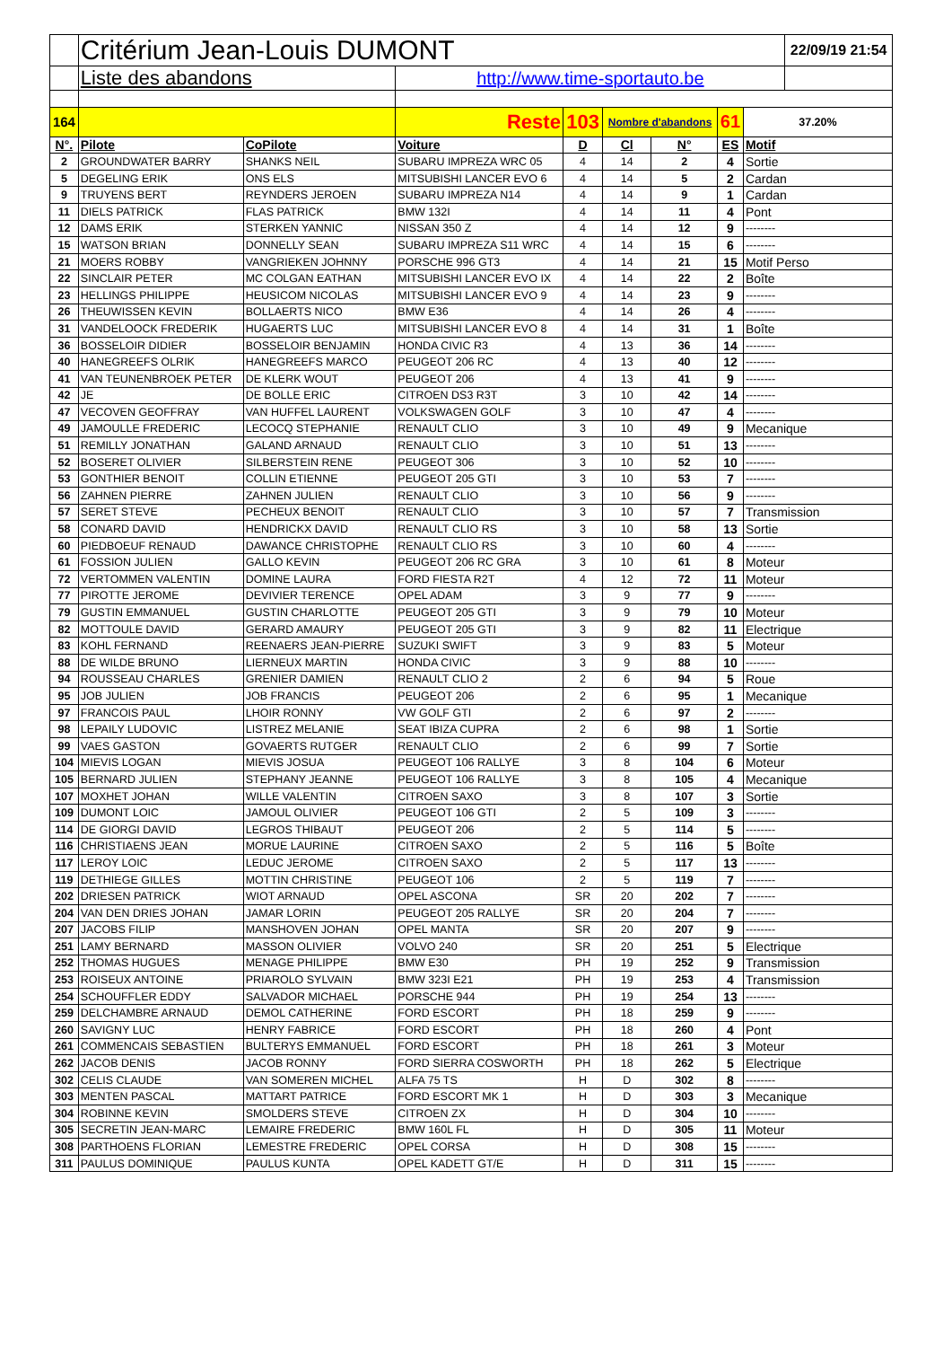| | Critérium Jean-Louis DUMONT | | | | | | | | 22/09/19 21:54 |
| | Liste des abandons | | http://www.time-sportauto.be | | | | | | |
| 164 | | | Reste | 103 | Nombre d'abandons | | 61 | 37.20% | |
| N°. | Pilote | CoPilote | Voiture | D | Cl | N° | ES | Motif | |
| 2 | GROUNDWATER BARRY | SHANKS NEIL | SUBARU IMPREZA WRC 05 | 4 | 14 | 2 | 4 | Sortie | |
| 5 | DEGELING ERIK | ONS ELS | MITSUBISHI LANCER EVO 6 | 4 | 14 | 5 | 2 | Cardan | |
| 9 | TRUYENS BERT | REYNDERS JEROEN | SUBARU IMPREZA N14 | 4 | 14 | 9 | 1 | Cardan | |
| 11 | DIELS PATRICK | FLAS PATRICK | BMW 132I | 4 | 14 | 11 | 4 | Pont | |
| 12 | DAMS ERIK | STERKEN YANNIC | NISSAN 350 Z | 4 | 14 | 12 | 9 | -------- | |
| 15 | WATSON BRIAN | DONNELLY SEAN | SUBARU IMPREZA S11 WRC | 4 | 14 | 15 | 6 | -------- | |
| 21 | MOERS ROBBY | VANGRIEKEN JOHNNY | PORSCHE 996 GT3 | 4 | 14 | 21 | 15 | Motif Perso | |
| 22 | SINCLAIR PETER | MC COLGAN EATHAN | MITSUBISHI LANCER EVO IX | 4 | 14 | 22 | 2 | Boîte | |
| 23 | HELLINGS PHILIPPE | HEUSICOM NICOLAS | MITSUBISHI LANCER EVO 9 | 4 | 14 | 23 | 9 | -------- | |
| 26 | THEUWISSEN KEVIN | BOLLAERTS NICO | BMW E36 | 4 | 14 | 26 | 4 | -------- | |
| 31 | VANDELOOCK FREDERIK | HUGAERTS LUC | MITSUBISHI LANCER EVO 8 | 4 | 14 | 31 | 1 | Boîte | |
| 36 | BOSSELOIR DIDIER | BOSSELOIR BENJAMIN | HONDA CIVIC R3 | 4 | 13 | 36 | 14 | -------- | |
| 40 | HANEGREEFS OLRIK | HANEGREEFS MARCO | PEUGEOT 206 RC | 4 | 13 | 40 | 12 | -------- | |
| 41 | VAN TEUNENBROEK PETER | DE KLERK WOUT | PEUGEOT 206 | 4 | 13 | 41 | 9 | -------- | |
| 42 | JE | DE BOLLE ERIC | CITROEN DS3 R3T | 3 | 10 | 42 | 14 | -------- | |
| 47 | VECOVEN GEOFFRAY | VAN HUFFEL LAURENT | VOLKSWAGEN GOLF | 3 | 10 | 47 | 4 | -------- | |
| 49 | JAMOULLE FREDERIC | LECOCQ STEPHANIE | RENAULT CLIO | 3 | 10 | 49 | 9 | Mecanique | |
| 51 | REMILLY JONATHAN | GALAND ARNAUD | RENAULT CLIO | 3 | 10 | 51 | 13 | -------- | |
| 52 | BOSERET OLIVIER | SILBERSTEIN RENE | PEUGEOT 306 | 3 | 10 | 52 | 10 | -------- | |
| 53 | GONTHIER BENOIT | COLLIN ETIENNE | PEUGEOT 205 GTI | 3 | 10 | 53 | 7 | -------- | |
| 56 | ZAHNEN PIERRE | ZAHNEN JULIEN | RENAULT CLIO | 3 | 10 | 56 | 9 | -------- | |
| 57 | SERET STEVE | PECHEUX BENOIT | RENAULT CLIO | 3 | 10 | 57 | 7 | Transmission | |
| 58 | CONARD DAVID | HENDRICKX DAVID | RENAULT CLIO RS | 3 | 10 | 58 | 13 | Sortie | |
| 60 | PIEDBOEUF RENAUD | DAWANCE CHRISTOPHE | RENAULT CLIO RS | 3 | 10 | 60 | 4 | -------- | |
| 61 | FOSSION JULIEN | GALLO KEVIN | PEUGEOT 206 RC GRA | 3 | 10 | 61 | 8 | Moteur | |
| 72 | VERTOMMEN VALENTIN | DOMINE LAURA | FORD FIESTA R2T | 4 | 12 | 72 | 11 | Moteur | |
| 77 | PIROTTE JEROME | DEVIVIER TERENCE | OPEL ADAM | 3 | 9 | 77 | 9 | -------- | |
| 79 | GUSTIN EMMANUEL | GUSTIN CHARLOTTE | PEUGEOT 205 GTI | 3 | 9 | 79 | 10 | Moteur | |
| 82 | MOTTOULE DAVID | GERARD AMAURY | PEUGEOT 205 GTI | 3 | 9 | 82 | 11 | Electrique | |
| 83 | KOHL FERNAND | REENAERS JEAN-PIERRE | SUZUKI SWIFT | 3 | 9 | 83 | 5 | Moteur | |
| 88 | DE WILDE BRUNO | LIERNEUX MARTIN | HONDA CIVIC | 3 | 9 | 88 | 10 | -------- | |
| 94 | ROUSSEAU CHARLES | GRENIER DAMIEN | RENAULT CLIO 2 | 2 | 6 | 94 | 5 | Roue | |
| 95 | JOB JULIEN | JOB FRANCIS | PEUGEOT 206 | 2 | 6 | 95 | 1 | Mecanique | |
| 97 | FRANCOIS PAUL | LHOIR RONNY | VW GOLF GTI | 2 | 6 | 97 | 2 | -------- | |
| 98 | LEPAILY LUDOVIC | LISTREZ MELANIE | SEAT IBIZA CUPRA | 2 | 6 | 98 | 1 | Sortie | |
| 99 | VAES GASTON | GOVAERTS RUTGER | RENAULT CLIO | 2 | 6 | 99 | 7 | Sortie | |
| 104 | MIEVIS LOGAN | MIEVIS JOSUA | PEUGEOT 106 RALLYE | 3 | 8 | 104 | 6 | Moteur | |
| 105 | BERNARD JULIEN | STEPHANY JEANNE | PEUGEOT 106 RALLYE | 3 | 8 | 105 | 4 | Mecanique | |
| 107 | MOXHET JOHAN | WILLE VALENTIN | CITROEN SAXO | 3 | 8 | 107 | 3 | Sortie | |
| 109 | DUMONT LOIC | JAMOUL OLIVIER | PEUGEOT 106 GTI | 2 | 5 | 109 | 3 | -------- | |
| 114 | DE GIORGI DAVID | LEGROS THIBAUT | PEUGEOT 206 | 2 | 5 | 114 | 5 | -------- | |
| 116 | CHRISTIAENS JEAN | MORUE LAURINE | CITROEN SAXO | 2 | 5 | 116 | 5 | Boîte | |
| 117 | LEROY LOIC | LEDUC JEROME | CITROEN SAXO | 2 | 5 | 117 | 13 | -------- | |
| 119 | DETHIEGE GILLES | MOTTIN CHRISTINE | PEUGEOT 106 | 2 | 5 | 119 | 7 | -------- | |
| 202 | DRIESEN PATRICK | WIOT ARNAUD | OPEL ASCONA | SR | 20 | 202 | 7 | -------- | |
| 204 | VAN DEN DRIES JOHAN | JAMAR LORIN | PEUGEOT 205 RALLYE | SR | 20 | 204 | 7 | -------- | |
| 207 | JACOBS FILIP | MANSHOVEN JOHAN | OPEL MANTA | SR | 20 | 207 | 9 | -------- | |
| 251 | LAMY BERNARD | MASSON OLIVIER | VOLVO 240 | SR | 20 | 251 | 5 | Electrique | |
| 252 | THOMAS HUGUES | MENAGE PHILIPPE | BMW E30 | PH | 19 | 252 | 9 | Transmission | |
| 253 | ROISEUX ANTOINE | PRIAROLO SYLVAIN | BMW 323I E21 | PH | 19 | 253 | 4 | Transmission | |
| 254 | SCHOUFFLER EDDY | SALVADOR MICHAEL | PORSCHE 944 | PH | 19 | 254 | 13 | -------- | |
| 259 | DELCHAMBRE ARNAUD | DEMOL CATHERINE | FORD ESCORT | PH | 18 | 259 | 9 | -------- | |
| 260 | SAVIGNY LUC | HENRY FABRICE | FORD ESCORT | PH | 18 | 260 | 4 | Pont | |
| 261 | COMMENCAIS SEBASTIEN | BULTERYS EMMANUEL | FORD ESCORT | PH | 18 | 261 | 3 | Moteur | |
| 262 | JACOB DENIS | JACOB RONNY | FORD SIERRA COSWORTH | PH | 18 | 262 | 5 | Electrique | |
| 302 | CELIS CLAUDE | VAN SOMEREN MICHEL | ALFA 75 TS | H | D | 302 | 8 | -------- | |
| 303 | MENTEN PASCAL | MATTART PATRICE | FORD ESCORT MK 1 | H | D | 303 | 3 | Mecanique | |
| 304 | ROBINNE KEVIN | SMOLDERS STEVE | CITROEN ZX | H | D | 304 | 10 | -------- | |
| 305 | SECRETIN JEAN-MARC | LEMAIRE FREDERIC | BMW 160L FL | H | D | 305 | 11 | Moteur | |
| 308 | PARTHOENS FLORIAN | LEMESTRE FREDERIC | OPEL CORSA | H | D | 308 | 15 | -------- | |
| 311 | PAULUS DOMINIQUE | PAULUS KUNTA | OPEL KADETT GT/E | H | D | 311 | 15 | -------- | |